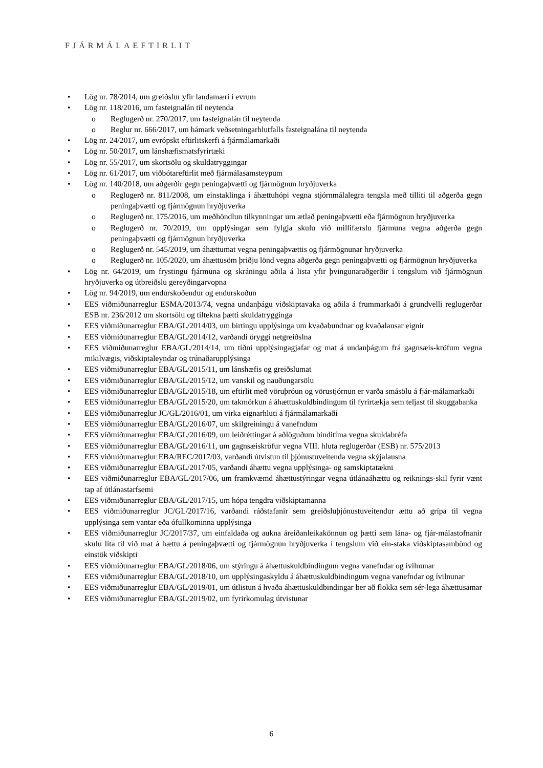FJÁRMÁLAEFTIRLIT
• Lög nr. 78/2014, um greiðslur yfir landamæri í evrum
• Lög nr. 118/2016, um fasteignalán til neytenda
o Reglugerð nr. 270/2017, um fasteignalán til neytenda
o Reglur nr. 666/2017, um hámark veðsetningarhlutfalls fasteignalána til neytenda
• Lög nr. 24/2017, um evrópskt eftirlitskerfi á fjármálamarkaði
• Lög nr. 50/2017, um lánshæfismatsfyrirtæki
• Lög nr. 55/2017, um skortsölu og skuldatryggingar
• Lög nr. 61/2017, um viðbótareftirlit með fjármálasamsteypum
• Lög nr. 140/2018, um aðgerðir gegn peningaþvætti og fjármögnun hryðjuverka
o Reglugerð nr. 811/2008, um einstaklinga í áhættuhópi vegna stjórnmálalegra tengsla með tilliti til aðgerða gegn peningaþvætti og fjármögnun hryðjuverka
o Reglugerð nr. 175/2016, um meðhöndlun tilkynningar um ætlað peningaþvætti eða fjármögnun hryðjuverka
o Reglugerð nr. 70/2019, um upplýsingar sem fylgja skulu við millifærslu fjármuna vegna aðgerða gegn peningaþvætti og fjármögnun hryðjuverka
o Reglugerð nr. 545/2019, um áhættumat vegna peningaþvættis og fjármögnunar hryðjuverka
o Reglugerð nr. 105/2020, um áhættusöm þriðju lönd vegna aðgerða gegn peningaþvætti og fjármögnun hryðjuverka
• Lög nr. 64/2019, um frystingu fjármuna og skráningu aðila á lista yfir þvingunaraðgerðir í tengslum við fjármögnun hryðjuverka og útbreiðslu gereyðingarvopna
• Lög nr. 94/2019, um endurskoðendur og endurskoðun
• EES viðmiðunarreglur ESMA/2013/74, vegna undanþágu viðskiptavaka og aðila á frummarkaði á grundvelli reglugerðar ESB nr. 236/2012 um skortsölu og tiltekna þætti skuldatrygginga
• EES viðmiðunarreglur EBA/GL/2014/03, um birtingu upplýsinga um kvaðabundnar og kvaðalausar eignir
• EES viðmiðunarreglur EBA/GL/2014/12, varðandi öryggi netgreiðslna
• EES viðmiðunarreglur EBA/GL/2014/14, um tíðni upplýsingagjafar og mat á undanþágum frá gagnsæis-kröfum vegna mikilvægis, viðskiptaleyndar og trúnaðarupplýsinga
• EES viðmiðunarreglur EBA/GL/2015/11, um lánshæfis og greiðslumat
• EES viðmiðunarreglur EBA/GL/2015/12, um vanskil og nauðungarsölu
• EES viðmiðunarreglur EBA/GL/2015/18, um eftirlit með vöruþróun og vörustjórnun er varða smásölu á fjár-málamarkaði
• EES viðmiðunarreglur EBA/GL/2015/20, um takmörkun á áhættuskuldbindingum til fyrirtækja sem teljast til skuggabanka
• EES viðmiðunarreglur JC/GL/2016/01, um virka eignarhluti á fjármálamarkaði
• EES viðmiðunarreglur EBA/GL/2016/07, um skilgreiningu á vanefndum
• EES viðmiðunarreglur EBA/GL/2016/09, um leiðréttingar á aðlöguðum binditíma vegna skuldabréfa
• EES viðmiðunarreglur EBA/GL/2016/11, um gagnsæiskröfur vegna VIII. hluta reglugerðar (ESB) nr. 575/2013
• EES viðmiðunarreglur EBA/REC/2017/03, varðandi útvistun til þjónustuveitenda vegna skýjalausna
• EES viðmiðunarreglur EBA/GL/2017/05, varðandi áhættu vegna upplýsinga- og samskiptatækni
• EES viðmiðunarreglur EBA/GL/2017/06, um framkvæmd áhættustýringar vegna útlánaáhættu og reiknings-skil fyrir vænt tap af útlánastarfsemi
• EES viðmiðunarreglur EBA/GL/2017/15, um hópa tengdra viðskiptamanna
• EES viðmiðunarreglur JC/GL/2017/16, varðandi ráðstafanir sem greiðsluþjónustuveitendur ættu að grípa til vegna upplýsinga sem vantar eða ófullkominna upplýsinga
• EES viðmiðunarreglur JC/2017/37, um einfaldaða og aukna áreiðanleikakönnun og þætti sem lána- og fjár-málastofnanir skulu líta til við mat á hættu á peningaþvætti og fjármögnun hryðjuverka í tengslum við ein-staka viðskiptasambönd og einstök viðskipti
• EES viðmiðunarreglur EBA/GL/2018/06, um stýringu á áhættuskuldbindingum vegna vanefndar og ívilnunar
• EES viðmiðunarreglur EBA/GL/2018/10, um upplýsingaskyldu á áhættuskuldbindingum vegna vanefndar og ívilnunar
• EES viðmiðunarreglur EBA/GL/2019/01, um útlistun á hvaða áhættuskuldbindingar ber að flokka sem sér-lega áhættusamar
• EES viðmiðunarreglur EBA/GL/2019/02, um fyrirkomulag útvistunar
6